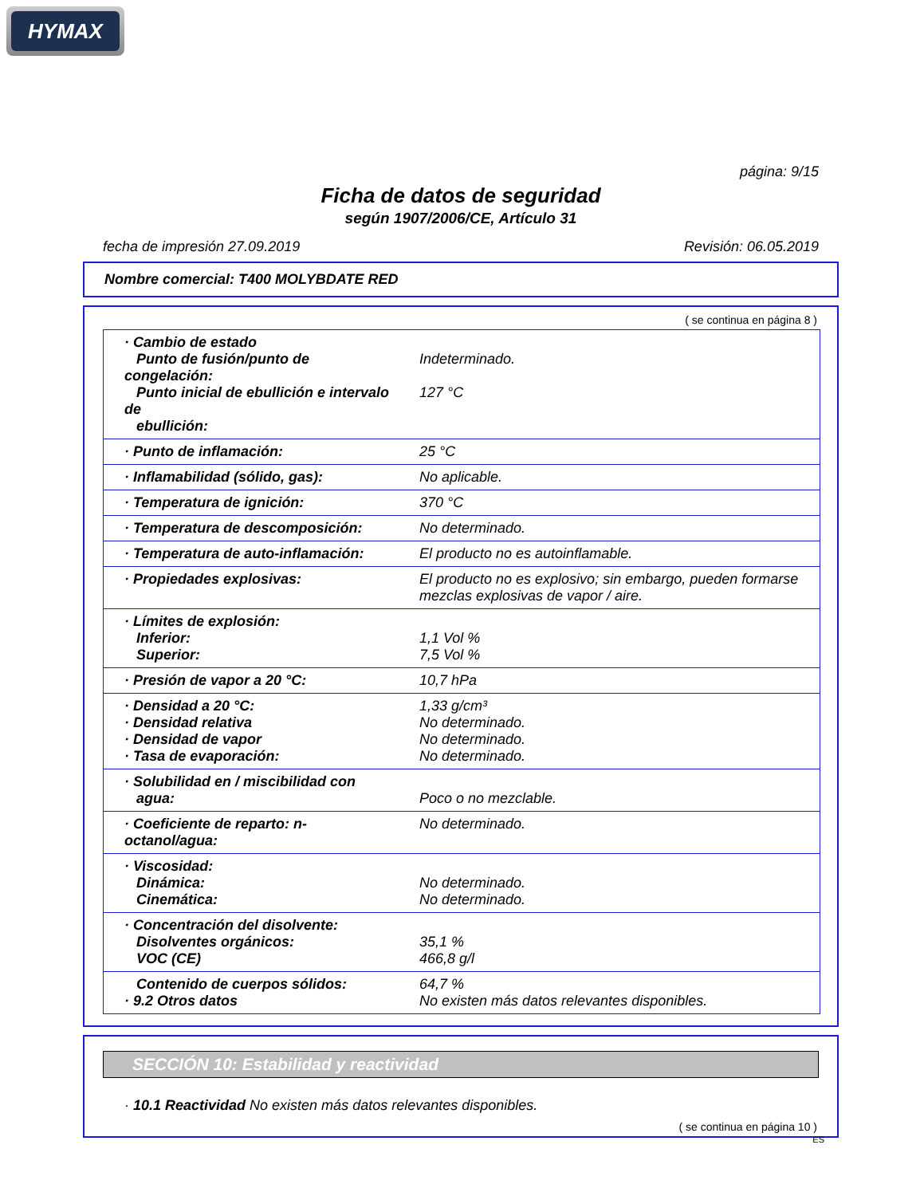HYMAX
página: 9/15
Ficha de datos de seguridad
según 1907/2006/CE, Artículo 31
fecha de impresión 27.09.2019 Revisión: 06.05.2019
Nombre comercial: T400 MOLYBDATE RED
( se continua en página 8 )
| · Cambio de estado Punto de fusión/punto de congelación: Punto inicial de ebullición e intervalo de ebullición: | Indeterminado. 127 °C |
| · Punto de inflamación: | 25 °C |
| · Inflamabilidad (sólido, gas): | No aplicable. |
| · Temperatura de ignición: | 370 °C |
| · Temperatura de descomposición: | No determinado. |
| · Temperatura de auto-inflamación: | El producto no es autoinflamable. |
| · Propiedades explosivas: | El producto no es explosivo; sin embargo, pueden formarse mezclas explosivas de vapor / aire. |
| · Límites de explosión: Inferior: Superior: | 1,1 Vol % 7,5 Vol % |
| · Presión de vapor a 20 °C: | 10,7 hPa |
| · Densidad a 20 °C: · Densidad relativa · Densidad de vapor · Tasa de evaporación: | 1,33 g/cm³ No determinado. No determinado. No determinado. |
| · Solubilidad en / miscibilidad con agua: | Poco o no mezclable. |
| · Coeficiente de reparto: n-octanol/agua: | No determinado. |
| · Viscosidad: Dinámica: Cinemática: | No determinado. No determinado. |
| · Concentración del disolvente: Disolventes orgánicos: VOC (CE) | 35,1 % 466,8 g/l |
| Contenido de cuerpos sólidos: · 9.2 Otros datos | 64,7 % No existen más datos relevantes disponibles. |
SECCIÓN 10: Estabilidad y reactividad
· 10.1 Reactividad No existen más datos relevantes disponibles.
( se continua en página 10 )
ES